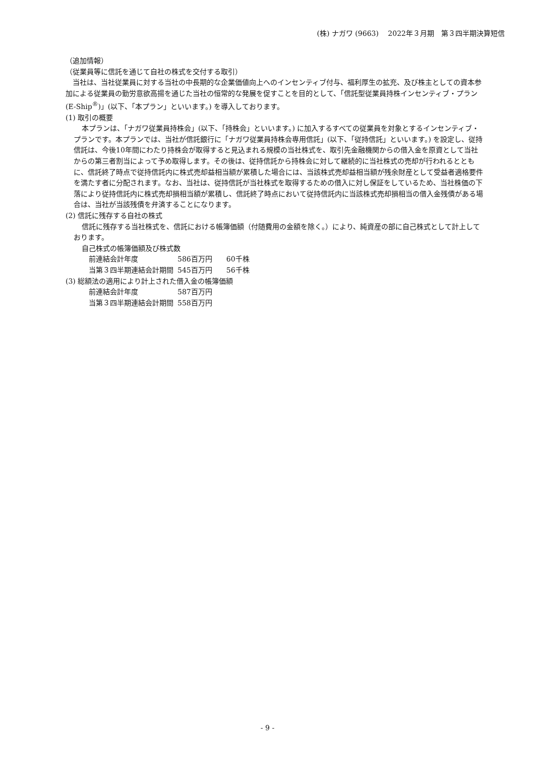(株) ナガワ (9663)　 2022年３月期　第３四半期決算短信
（追加情報）
（従業員等に信託を通じて自社の株式を交付する取引）
当社は、当社従業員に対する当社の中長期的な企業価値向上へのインセンティブ付与、福利厚生の拡充、及び株主としての資本参加による従業員の勤労意欲高揚を通じた当社の恒常的な発展を促すことを目的として、「信託型従業員持株インセンティブ・プラン (E-Ship<sup>®</sup>)」(以下、「本プラン」といいます。) を導入しております。
(1) 取引の概要
本プランは、「ナガワ従業員持株会」(以下、「持株会」といいます。) に加入するすべての従業員を対象とするインセンティブ・プランです。本プランでは、当社が信託銀行に「ナガワ従業員持株会専用信託」(以下、「従持信託」といいます。) を設定し、従持信託は、今後10年間にわたり持株会が取得すると見込まれる規模の当社株式を、取引先金融機関からの借入金を原資として当社からの第三者割当によって予め取得します。その後は、従持信託から持株会に対して継続的に当社株式の売却が行われるとともに、信託終了時点で従持信託内に株式売却益相当額が累積した場合には、当該株式売却益相当額が残余財産として受益者適格要件を満たす者に分配されます。なお、当社は、従持信託が当社株式を取得するための借入に対し保証をしているため、当社株価の下落により従持信託内に株式売却損相当額が累積し、信託終了時点において従持信託内に当該株式売却損相当の借入金残債がある場合は、当社が当該残債を弁済することになります。
(2) 信託に残存する自社の株式
信託に残存する当社株式を、信託における帳簿価額（付随費用の金額を除く。）により、純資産の部に自己株式として計上しております。
自己株式の帳簿価額及び株式数
| 前連結会計年度 | 586百万円 | 60千株 |
| 当第３四半期連結会計期間 | 545百万円 | 56千株 |
(3) 総額法の適用により計上された借入金の帳簿価額
| 前連結会計年度 | 587百万円 |
| 当第３四半期連結会計期間 | 558百万円 |
- 9 -